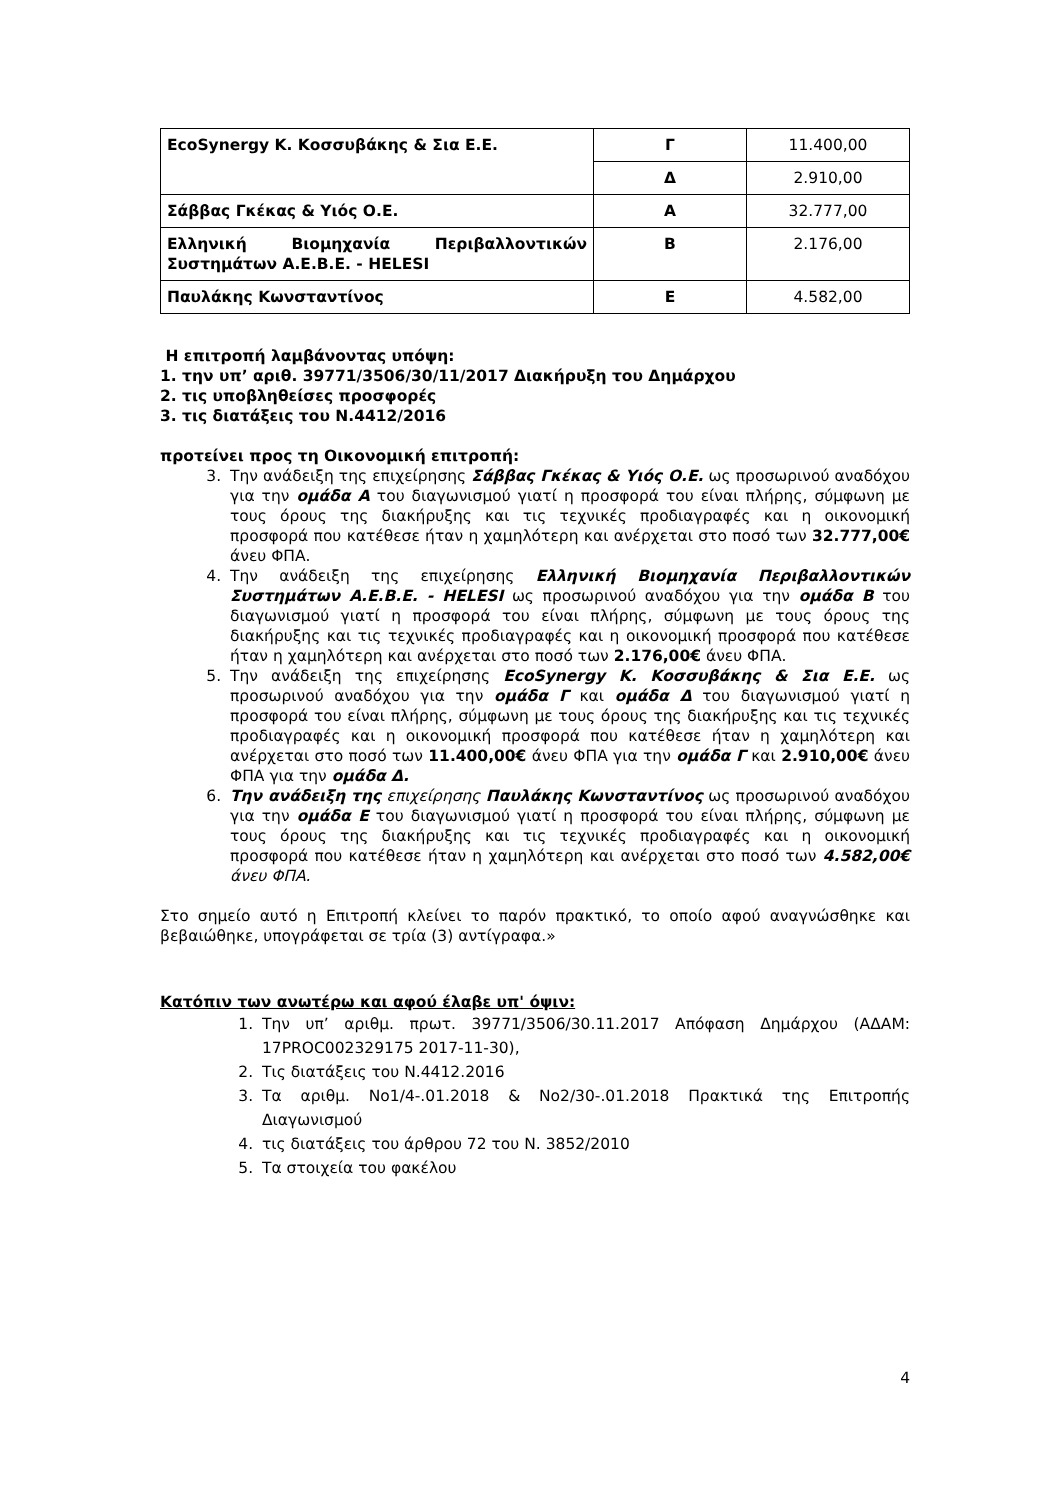| EcoSynergy Κ. Κοσσυβάκης & Σια Ε.Ε. | Γ | 11.400,00 |
| | Δ | 2.910,00 |
| Σάββας Γκέκας & Υιός Ο.Ε. | Α | 32.777,00 |
| Ελληνική Βιομηχανία Περιβαλλοντικών Συστημάτων Α.Ε.Β.Ε. - HELESI | Β | 2.176,00 |
| Παυλάκης Κωνσταντίνος | Ε | 4.582,00 |
Η επιτροπή λαμβάνοντας υπόψη:
1. την υπ’ αριθ. 39771/3506/30/11/2017 Διακήρυξη του Δημάρχου
2. τις υποβληθείσες προσφορές
3. τις διατάξεις του Ν.4412/2016
προτείνει προς τη Οικονομική επιτροπή:
3. Την ανάδειξη της επιχείρησης Σάββας Γκέκας & Υιός Ο.Ε. ως προσωρινού αναδόχου για την ομάδα Α του διαγωνισμού γιατί η προσφορά του είναι πλήρης, σύμφωνη με τους όρους της διακήρυξης και τις τεχνικές προδιαγραφές και η οικονομική προσφορά που κατέθεσε ήταν η χαμηλότερη και ανέρχεται στο ποσό των 32.777,00€ άνευ ΦΠΑ.
4. Την ανάδειξη της επιχείρησης Ελληνική Βιομηχανία Περιβαλλοντικών Συστημάτων Α.Ε.Β.Ε. - HELESI ως προσωρινού αναδόχου για την ομάδα Β του διαγωνισμού γιατί η προσφορά του είναι πλήρης, σύμφωνη με τους όρους της διακήρυξης και τις τεχνικές προδιαγραφές και η οικονομική προσφορά που κατέθεσε ήταν η χαμηλότερη και ανέρχεται στο ποσό των 2.176,00€ άνευ ΦΠΑ.
5. Την ανάδειξη της επιχείρησης EcoSynergy Κ. Κοσσυβάκης & Σια Ε.Ε. ως προσωρινού αναδόχου για την ομάδα Γ και ομάδα Δ του διαγωνισμού γιατί η προσφορά του είναι πλήρης, σύμφωνη με τους όρους της διακήρυξης και τις τεχνικές προδιαγραφές και η οικονομική προσφορά που κατέθεσε ήταν η χαμηλότερη και ανέρχεται στο ποσό των 11.400,00€ άνευ ΦΠΑ για την ομάδα Γ και 2.910,00€ άνευ ΦΠΑ για την ομάδα Δ.
6. Την ανάδειξη της επιχείρησης Παυλάκης Κωνσταντίνος ως προσωρινού αναδόχου για την ομάδα Ε του διαγωνισμού γιατί η προσφορά του είναι πλήρης, σύμφωνη με τους όρους της διακήρυξης και τις τεχνικές προδιαγραφές και η οικονομική προσφορά που κατέθεσε ήταν η χαμηλότερη και ανέρχεται στο ποσό των 4.582,00€ άνευ ΦΠΑ.
Στο σημείο αυτό η Επιτροπή κλείνει το παρόν πρακτικό, το οποίο αφού αναγνώσθηκε και βεβαιώθηκε, υπογράφεται σε τρία (3) αντίγραφα.»
Κατόπιν των ανωτέρω και αφού έλαβε υπ' όψιν:
1. Την υπ’ αριθμ. πρωτ. 39771/3506/30.11.2017 Απόφαση Δημάρχου (ΑΔΑΜ: 17PROC002329175 2017-11-30),
2. Τις διατάξεις του Ν.4412.2016
3. Τα αριθμ. Νο1/4-.01.2018 & Νο2/30-.01.2018 Πρακτικά της Επιτροπής Διαγωνισμού
4. τις διατάξεις του άρθρου 72 του Ν. 3852/2010
5. Τα στοιχεία του φακέλου
4